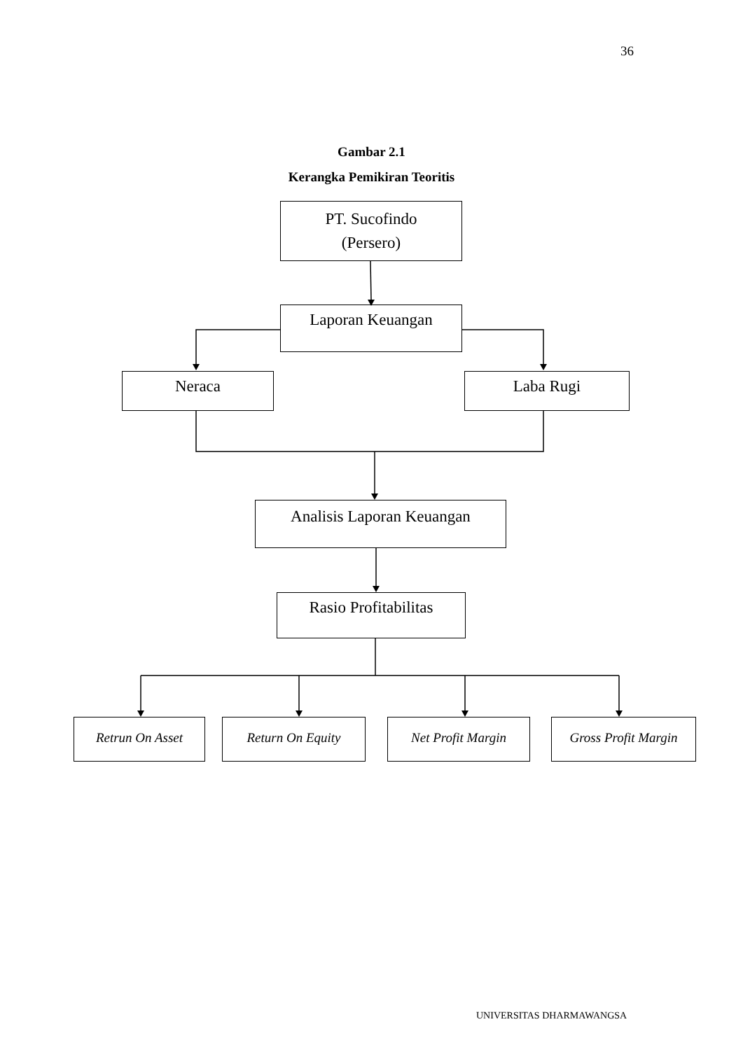36
Gambar 2.1
Kerangka Pemikiran Teoritis
PT. Sucofindo
(Persero)
Laporan Keuangan
Neraca Laba Rugi
Analisis Laporan Keuangan
Rasio Profitabilitas
Retrun On Asset Return On Equity Net Profit Margin
Gross Profit Margin
UNIVERSITAS DHARMAWANGSA